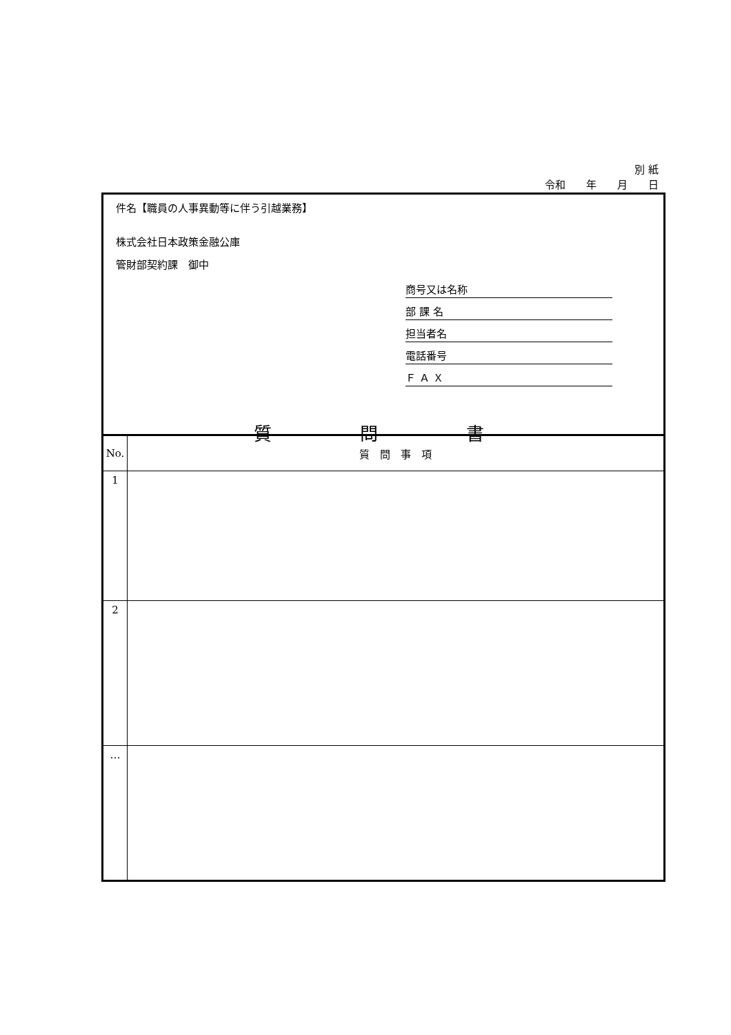別 紙
令和　　年　　月　　日
件名【職員の人事異動等に伴う引越業務】
株式会社日本政策金融公庫
管財部契約課　御中
商号又は名称
部 課 名
担当者名
電話番号
Ｆ Ａ Ｘ
質 問 書
| No. | 質 問 事 項 |
| --- | --- |
| 1 | |
| 2 | |
| … | |